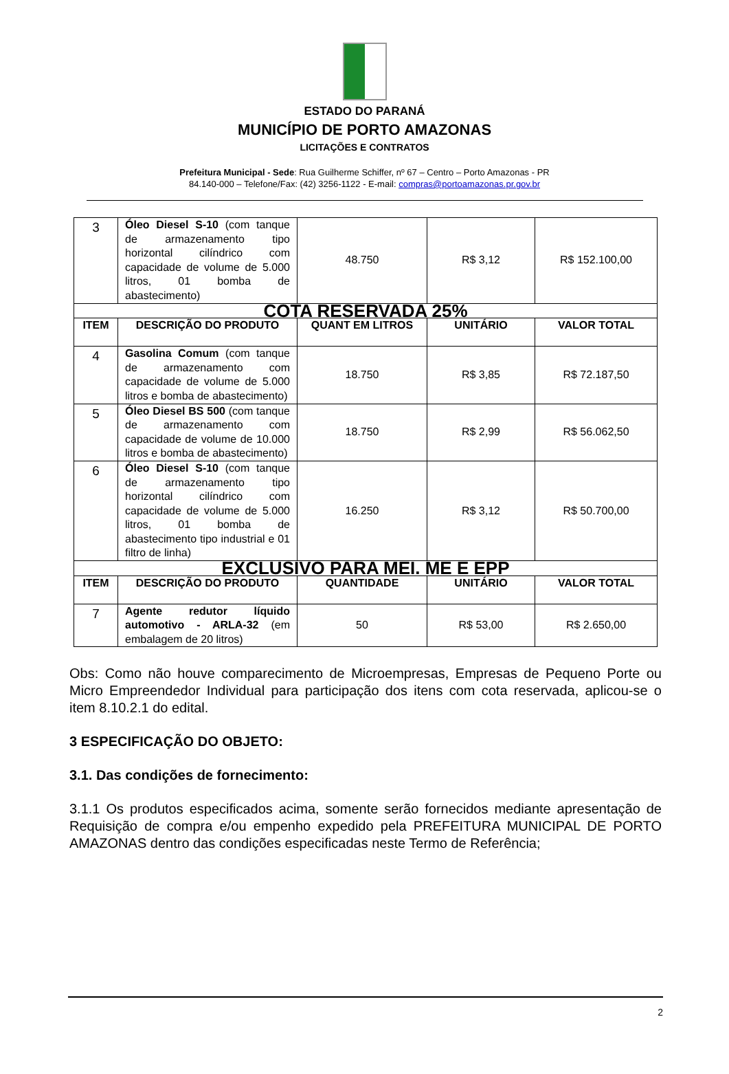ESTADO DO PARANÁ
MUNICÍPIO DE PORTO AMAZONAS
LICITAÇÕES E CONTRATOS
Prefeitura Municipal - Sede: Rua Guilherme Schiffer, nº 67 – Centro – Porto Amazonas - PR
84.140-000 – Telefone/Fax: (42) 3256-1122 - E-mail: compras@portoamazonas.pr.gov.br
| 3 | Óleo Diesel S-10 (com tanque de armazenamento tipo horizontal cilíndrico com capacidade de volume de 5.000 litros, 01 bomba de abastecimento) | 48.750 | R$ 3,12 | R$ 152.100,00 |
| COTA RESERVADA 25% | | | | |
| ITEM | DESCRIÇÃO DO PRODUTO | QUANT EM LITROS | UNITÁRIO | VALOR TOTAL |
| 4 | Gasolina Comum (com tanque de armazenamento com capacidade de volume de 5.000 litros e bomba de abastecimento) | 18.750 | R$ 3,85 | R$ 72.187,50 |
| 5 | Óleo Diesel BS 500 (com tanque de armazenamento com capacidade de volume de 10.000 litros e bomba de abastecimento) | 18.750 | R$ 2,99 | R$ 56.062,50 |
| 6 | Óleo Diesel S-10 (com tanque de armazenamento tipo horizontal cilíndrico com capacidade de volume de 5.000 litros, 01 bomba de abastecimento tipo industrial e 01 filtro de linha) | 16.250 | R$ 3,12 | R$ 50.700,00 |
| EXCLUSIVO PARA MEI. ME E EPP | | | | |
| ITEM | DESCRIÇÃO DO PRODUTO | QUANTIDADE | UNITÁRIO | VALOR TOTAL |
| 7 | Agente redutor líquido automotivo - ARLA-32 (em embalagem de 20 litros) | 50 | R$ 53,00 | R$ 2.650,00 |
Obs: Como não houve comparecimento de Microempresas, Empresas de Pequeno Porte ou Micro Empreendedor Individual para participação dos itens com cota reservada, aplicou-se o item 8.10.2.1 do edital.
3 ESPECIFICAÇÃO DO OBJETO:
3.1. Das condições de fornecimento:
3.1.1 Os produtos especificados acima, somente serão fornecidos mediante apresentação de Requisição de compra e/ou empenho expedido pela PREFEITURA MUNICIPAL DE PORTO AMAZONAS dentro das condições especificadas neste Termo de Referência;
2